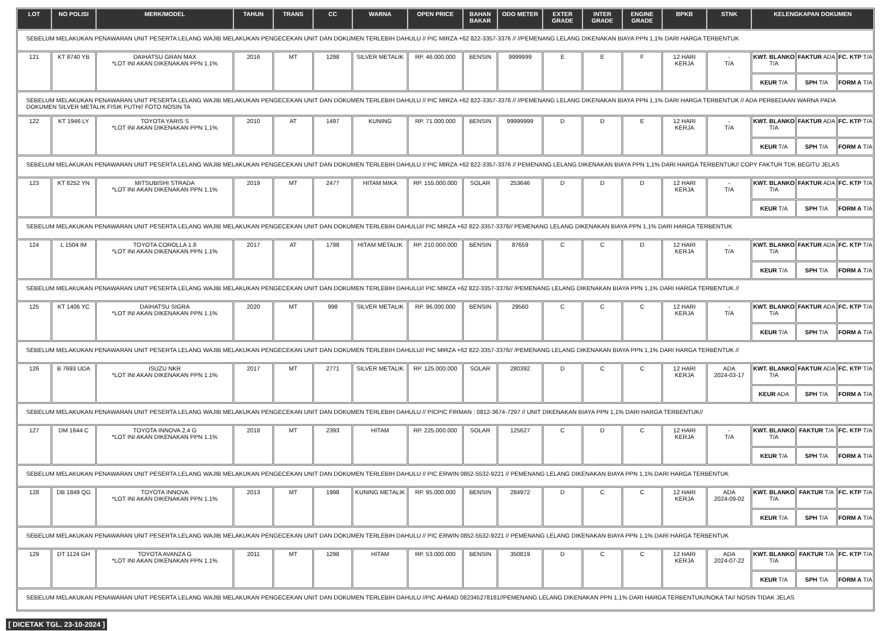| LOT | NO POLISI | MERK/MODEL | TAHUN | TRANS | CC | WARNA | OPEN PRICE | BAHAN BAKAR | ODO METER | EXTER GRADE | INTER GRADE | ENGINE GRADE | BPKB | STNK | KELENGKAPAN DOKUMEN | | |
| --- | --- | --- | --- | --- | --- | --- | --- | --- | --- | --- | --- | --- | --- | --- | --- | --- | --- |
| SEBELUM MELAKUKAN PENAWARAN UNIT PESERTA LELANG WAJIB MELAKUKAN PENGECEKAN UNIT DAN DOKUMEN TERLEBIH DAHULU // PIC MIRZA +62 822-3357-3376 // //PEMENANG LELANG DIKENAKAN BIAYA PPN 1,1% DARI HARGA TERBENTUK | | | | | | | | | | | | | | | | | |
| 121 | KT 8740 YB | DAIHATSU GRAN MAX *LOT INI AKAN DIKENAKAN PPN 1.1% | 2016 | MT | 1298 | SILVER METALIK | RP. 46.000.000 | BENSIN | 9999999 | E | E | F | 12 HARI KERJA | - T/A | KWT. BLANKO T/A | FAKTUR ADA | FC. KTP T/A |
| | | | | | | | | | | | | | | | KEUR T/A | SPH T/A | FORM A T/A |
| SEBELUM MELAKUKAN PENAWARAN UNIT PESERTA LELANG WAJIB MELAKUKAN PENGECEKAN UNIT DAN DOKUMEN TERLEBIH DAHULU // PIC MIRZA +62 822-3357-3376 // //PEMENANG LELANG DIKENAKAN BIAYA PPN 1,1% DARI HARGA TERBENTUK // ADA PERBEDAAN WARNA PADA DOKUMEN SILVER METALIK FISIK PUTH// FOTO NOSIN TA | | | | | | | | | | | | | | | | | |
| 122 | KT 1946 LY | TOYOTA YARIS S *LOT INI AKAN DIKENAKAN PPN 1.1% | 2010 | AT | 1497 | KUNING | RP. 71.000.000 | BENSIN | 99999999 | D | D | E | 12 HARI KERJA | - T/A | KWT. BLANKO T/A | FAKTUR ADA | FC. KTP T/A |
| | | | | | | | | | | | | | | | KEUR T/A | SPH T/A | FORM A T/A |
| SEBELUM MELAKUKAN PENAWARAN UNIT PESERTA LELANG WAJIB MELAKUKAN PENGECEKAN UNIT DAN DOKUMEN TERLEBIH DAHULU // PIC MIRZA +62 822-3357-3376 // PEMENANG LELANG DIKENAKAN BIAYA PPN 1,1% DARI HARGA TERBENTUK// COPY FAKTUR TDK BEGITU JELAS | | | | | | | | | | | | | | | | | |
| 123 | KT 8252 YN | MITSUBISHI STRADA *LOT INI AKAN DIKENAKAN PPN 1.1% | 2019 | MT | 2477 | HITAM MIKA | RP. 155.000.000 | SOLAR | 253646 | D | D | D | 12 HARI KERJA | - T/A | KWT. BLANKO T/A | FAKTUR ADA | FC. KTP T/A |
| | | | | | | | | | | | | | | | KEUR T/A | SPH T/A | FORM A T/A |
| SEBELUM MELAKUKAN PENAWARAN UNIT PESERTA LELANG WAJIB MELAKUKAN PENGECEKAN UNIT DAN DOKUMEN TERLEBIH DAHULU// PIC MIRZA +62 822-3357-3376// PEMENANG LELANG DIKENAKAN BIAYA PPN 1,1% DARI HARGA TERBENTUK | | | | | | | | | | | | | | | | | |
| 124 | L 1504 IM | TOYOTA COROLLA 1.8 *LOT INI AKAN DIKENAKAN PPN 1.1% | 2017 | AT | 1798 | HITAM METALIK | RP. 210.000.000 | BENSIN | 87659 | C | C | D | 12 HARI KERJA | - T/A | KWT. BLANKO T/A | FAKTUR ADA | FC. KTP T/A |
| | | | | | | | | | | | | | | | KEUR T/A | SPH T/A | FORM A T/A |
| SEBELUM MELAKUKAN PENAWARAN UNIT PESERTA LELANG WAJIB MELAKUKAN PENGECEKAN UNIT DAN DOKUMEN TERLEBIH DAHULU// PIC MIRZA +62 822-3357-3376// /PEMENANG LELANG DIKENAKAN BIAYA PPN 1,1% DARI HARGA TERBENTUK // | | | | | | | | | | | | | | | | | |
| 125 | KT 1406 YC | DAIHATSU SIGRA *LOT INI AKAN DIKENAKAN PPN 1.1% | 2020 | MT | 998 | SILVER METALIK | RP. 96.000.000 | BENSIN | 29560 | C | C | C | 12 HARI KERJA | - T/A | KWT. BLANKO T/A | FAKTUR ADA | FC. KTP T/A |
| | | | | | | | | | | | | | | | KEUR T/A | SPH T/A | FORM A T/A |
| SEBELUM MELAKUKAN PENAWARAN UNIT PESERTA LELANG WAJIB MELAKUKAN PENGECEKAN UNIT DAN DOKUMEN TERLEBIH DAHULU// PIC MIRZA +62 822-3357-3376// /PEMENANG LELANG DIKENAKAN BIAYA PPN 1,1% DARI HARGA TERBENTUK // | | | | | | | | | | | | | | | | | |
| 126 | B 7693 UDA | ISUZU NKR *LOT INI AKAN DIKENAKAN PPN 1.1% | 2017 | MT | 2771 | SILVER METALIK | RP. 125.000.000 | SOLAR | 280392 | D | C | C | 12 HARI KERJA | ADA 2024-03-17 | KWT. BLANKO T/A | FAKTUR ADA | FC. KTP T/A |
| | | | | | | | | | | | | | | | KEUR ADA | SPH T/A | FORM A T/A |
| SEBELUM MELAKUKAN PENAWARAN UNIT PESERTA LELANG WAJIB MELAKUKAN PENGECEKAN UNIT DAN DOKUMEN TERLEBIH DAHULU // PICPIC FIRMAN : 0812-3674-7297 // UNIT DIKENAKAN BIAYA PPN 1,1% DARI HARGA TERBENTUK// | | | | | | | | | | | | | | | | | |
| 127 | DM 1644 C | TOYOTA INNOVA 2.4 G *LOT INI AKAN DIKENAKAN PPN 1.1% | 2018 | MT | 2393 | HITAM | RP. 225.000.000 | SOLAR | 125627 | C | D | C | 12 HARI KERJA | - T/A | KWT. BLANKO T/A | FAKTUR T/A | FC. KTP T/A |
| | | | | | | | | | | | | | | | KEUR T/A | SPH T/A | FORM A T/A |
| SEBELUM MELAKUKAN PENAWARAN UNIT PESERTA LELANG WAJIB MELAKUKAN PENGECEKAN UNIT DAN DOKUMEN TERLEBIH DAHULU // PIC ERWIN 0852-5532-9221 // PEMENANG LELANG DIKENAKAN BIAYA PPN 1,1% DARI HARGA TERBENTUK | | | | | | | | | | | | | | | | | |
| 128 | DB 1849 QG | TOYOTA INNOVA *LOT INI AKAN DIKENAKAN PPN 1.1% | 2013 | MT | 1998 | KUNING METALIK | RP. 95.000.000 | BENSIN | 284972 | D | C | C | 12 HARI KERJA | ADA 2024-09-02 | KWT. BLANKO T/A | FAKTUR T/A | FC. KTP T/A |
| | | | | | | | | | | | | | | | KEUR T/A | SPH T/A | FORM A T/A |
| SEBELUM MELAKUKAN PENAWARAN UNIT PESERTA LELANG WAJIB MELAKUKAN PENGECEKAN UNIT DAN DOKUMEN TERLEBIH DAHULU // PIC ERWIN 0852-5532-9221 // PEMENANG LELANG DIKENAKAN BIAYA PPN 1,1% DARI HARGA TERBENTUK | | | | | | | | | | | | | | | | | |
| 129 | DT 1124 GH | TOYOTA AVANZA G *LOT INI AKAN DIKENAKAN PPN 1.1% | 2011 | MT | 1298 | HITAM | RP. 53.000.000 | BENSIN | 350819 | D | C | C | 12 HARI KERJA | ADA 2024-07-22 | KWT. BLANKO T/A | FAKTUR T/A | FC. KTP T/A |
| | | | | | | | | | | | | | | | KEUR T/A | SPH T/A | FORM A T/A |
| SEBELUM MELAKUKAN PENAWARAN UNIT PESERTA LELANG WAJIB MELAKUKAN PENGECEKAN UNIT DAN DOKUMEN TERLEBIH DAHULU //PIC AHMAD 082345278181//PEMENANG LELANG DIKENAKAN PPN 1,1% DARI HARGA TERBENTUK//NOKA TA// NOSIN TIDAK JELAS | | | | | | | | | | | | | | | | | |
[ DICETAK TGL. 23-10-2024 ]